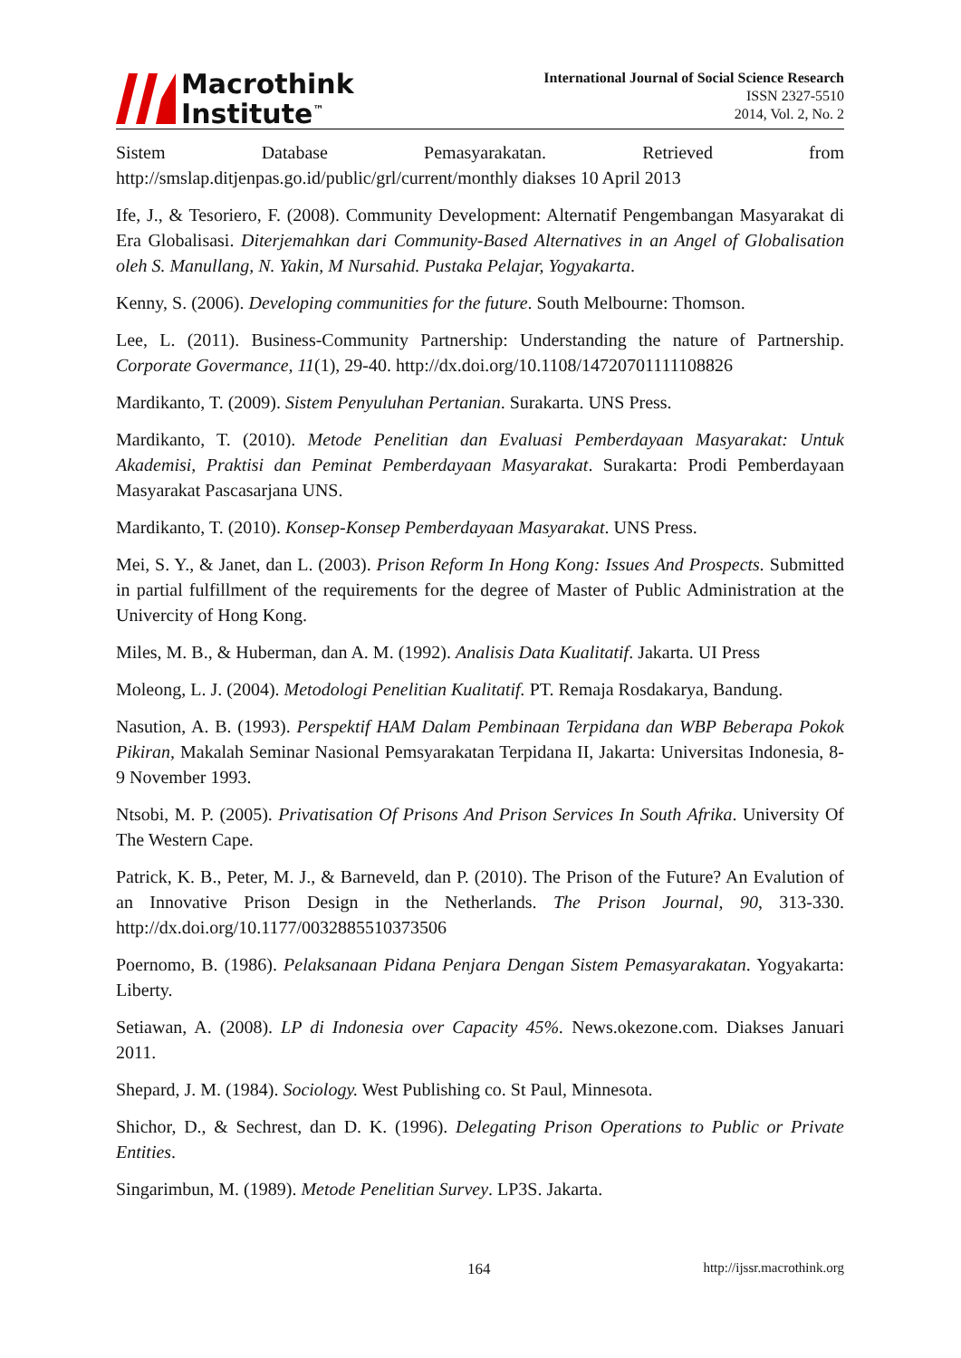Macrothink
Institute<sup>™</sup>
International Journal of Social Science Research
ISSN 2327-5510
2014, Vol. 2, No. 2
Sistem Database Pemasyarakatan. Retrieved from http://smslap.ditjenpas.go.id/public/grl/current/monthly diakses 10 April 2013
Ife, J., & Tesoriero, F. (2008). Community Development: Alternatif Pengembangan Masyarakat di Era Globalisasi. Diterjemahkan dari Community-Based Alternatives in an Angel of Globalisation oleh S. Manullang, N. Yakin, M Nursahid. Pustaka Pelajar, Yogyakarta.
Kenny, S. (2006). Developing communities for the future. South Melbourne: Thomson.
Lee, L. (2011). Business-Community Partnership: Understanding the nature of Partnership. Corporate Govermance, 11(1), 29-40. http://dx.doi.org/10.1108/14720701111108826
Mardikanto, T. (2009). Sistem Penyuluhan Pertanian. Surakarta. UNS Press.
Mardikanto, T. (2010). Metode Penelitian dan Evaluasi Pemberdayaan Masyarakat: Untuk Akademisi, Praktisi dan Peminat Pemberdayaan Masyarakat. Surakarta: Prodi Pemberdayaan Masyarakat Pascasarjana UNS.
Mardikanto, T. (2010). Konsep-Konsep Pemberdayaan Masyarakat. UNS Press.
Mei, S. Y., & Janet, dan L. (2003). Prison Reform In Hong Kong: Issues And Prospects. Submitted in partial fulfillment of the requirements for the degree of Master of Public Administration at the Univercity of Hong Kong.
Miles, M. B., & Huberman, dan A. M. (1992). Analisis Data Kualitatif. Jakarta. UI Press
Moleong, L. J. (2004). Metodologi Penelitian Kualitatif. PT. Remaja Rosdakarya, Bandung.
Nasution, A. B. (1993). Perspektif HAM Dalam Pembinaan Terpidana dan WBP Beberapa Pokok Pikiran, Makalah Seminar Nasional Pemsyarakatan Terpidana II, Jakarta: Universitas Indonesia, 8-9 November 1993.
Ntsobi, M. P. (2005). Privatisation Of Prisons And Prison Services In South Afrika. University Of The Western Cape.
Patrick, K. B., Peter, M. J., & Barneveld, dan P. (2010). The Prison of the Future? An Evalution of an Innovative Prison Design in the Netherlands. The Prison Journal, 90, 313-330. http://dx.doi.org/10.1177/0032885510373506
Poernomo, B. (1986). Pelaksanaan Pidana Penjara Dengan Sistem Pemasyarakatan. Yogyakarta: Liberty.
Setiawan, A. (2008). LP di Indonesia over Capacity 45%. News.okezone.com. Diakses Januari 2011.
Shepard, J. M. (1984). Sociology. West Publishing co. St Paul, Minnesota.
Shichor, D., & Sechrest, dan D. K. (1996). Delegating Prison Operations to Public or Private Entities.
Singarimbun, M. (1989). Metode Penelitian Survey. LP3S. Jakarta.
164 http://ijssr.macrothink.org